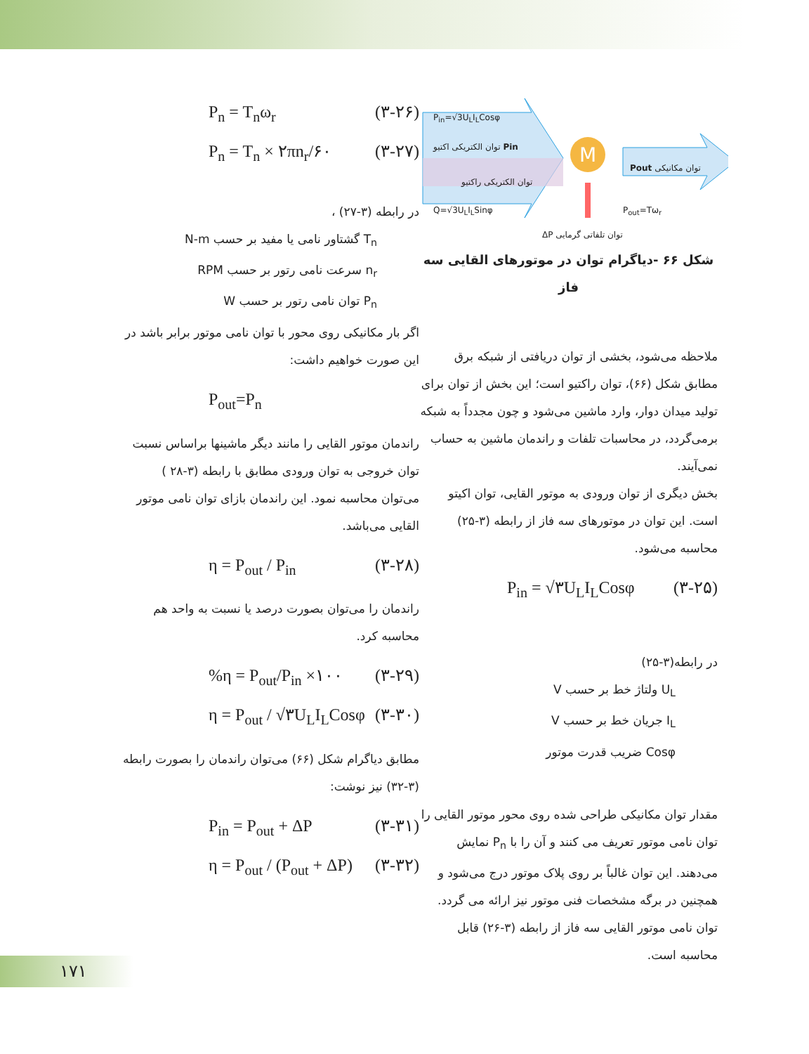M
P<sub>in</sub>=√3U<sub>L</sub>I<sub>L</sub>Cosφ
Pin توان الکتریکی اکتیو
توان الکتریکی راکتیو
Q=√3U<sub>L</sub>I<sub>L</sub>Sinφ
توان مکانیکی Pout
P<sub>out</sub>=Tω<sub>r</sub>
توان تلفاتی گرمایی ΔP
شکل ۶۶ -دیاگرام توان در موتورهای القایی سه فاز
ملاحظه می‌شود، بخشی از توان دریافتی از شبکه برق مطابق شکل (۶۶)، توان راکتیو است؛ این بخش از توان برای تولید میدان دوار، وارد ماشین می‌شود و چون مجدداً به شبکه برمی‌گردد، در محاسبات تلفات و راندمان ماشین به حساب نمی‌آیند.
بخش دیگری از توان ورودی به موتور القایی، توان اکیتو است. این توان در موتورهای سه فاز از رابطه (۳-۲۵) محاسبه می‌شود.
P<sub>in</sub> = √۳U<sub>L</sub>I<sub>L</sub>Cosφ (۳-۲۵)
در رابطه(۳-۲۵)
U<sub>L</sub> ولتاژ خط بر حسب V
I<sub>L</sub> جریان خط بر حسب V
Cosφ ضریب قدرت موتور
مقدار توان مکانیکی طراحی شده روی محور موتور القایی را توان نامی موتور تعریف می کنند و آن را با P<sub>n</sub> نمایش می‌دهند. این توان غالباً بر روی پلاک موتور درج می‌شود و همچنین در برگه مشخصات فنی موتور نیز ارائه می گردد.
توان نامی موتور القایی سه فاز از رابطه (۳-۲۶) قابل محاسبه است.
P<sub>n</sub> = T<sub>n</sub>ω<sub>r</sub> (۳-۲۶)
P<sub>n</sub> = T<sub>n</sub> × ۲πn<sub>r</sub>/۶۰ (۳-۲۷)
در رابطه (۳-۲۷) ،
T<sub>n</sub> گشتاور نامی یا مفید بر حسب N-m
n<sub>r</sub> سرعت نامی رتور بر حسب RPM
P<sub>n</sub> توان نامی رتور بر حسب W
اگر بار مکانیکی روی محور با توان نامی موتور برابر باشد در این صورت خواهیم داشت:
P<sub>out</sub>=P<sub>n</sub>
راندمان موتور القایی را مانند دیگر ماشینها براساس نسبت توان خروجی به توان ورودی مطابق با رابطه (۳-۲۸ ) می‌توان محاسبه نمود. این راندمان بازای توان نامی موتور القایی می‌باشد.
η = P<sub>out</sub> / P<sub>in</sub> (۳-۲۸)
راندمان را می‌توان بصورت درصد یا نسبت به واحد هم محاسبه کرد.
%η = P<sub>out</sub>/P<sub>in</sub> ×۱۰۰ (۳-۲۹)
η = P<sub>out</sub> / √۳U<sub>L</sub>I<sub>L</sub>Cosφ (۳-۳۰)
مطابق دیاگرام شکل (۶۶) می‌توان راندمان را بصورت رابطه (۳-۳۲) نیز نوشت:
P<sub>in</sub> = P<sub>out</sub> + ΔP (۳-۳۱)
η = P<sub>out</sub> / (P<sub>out</sub> + ΔP) (۳-۳۲)
۱۷۱